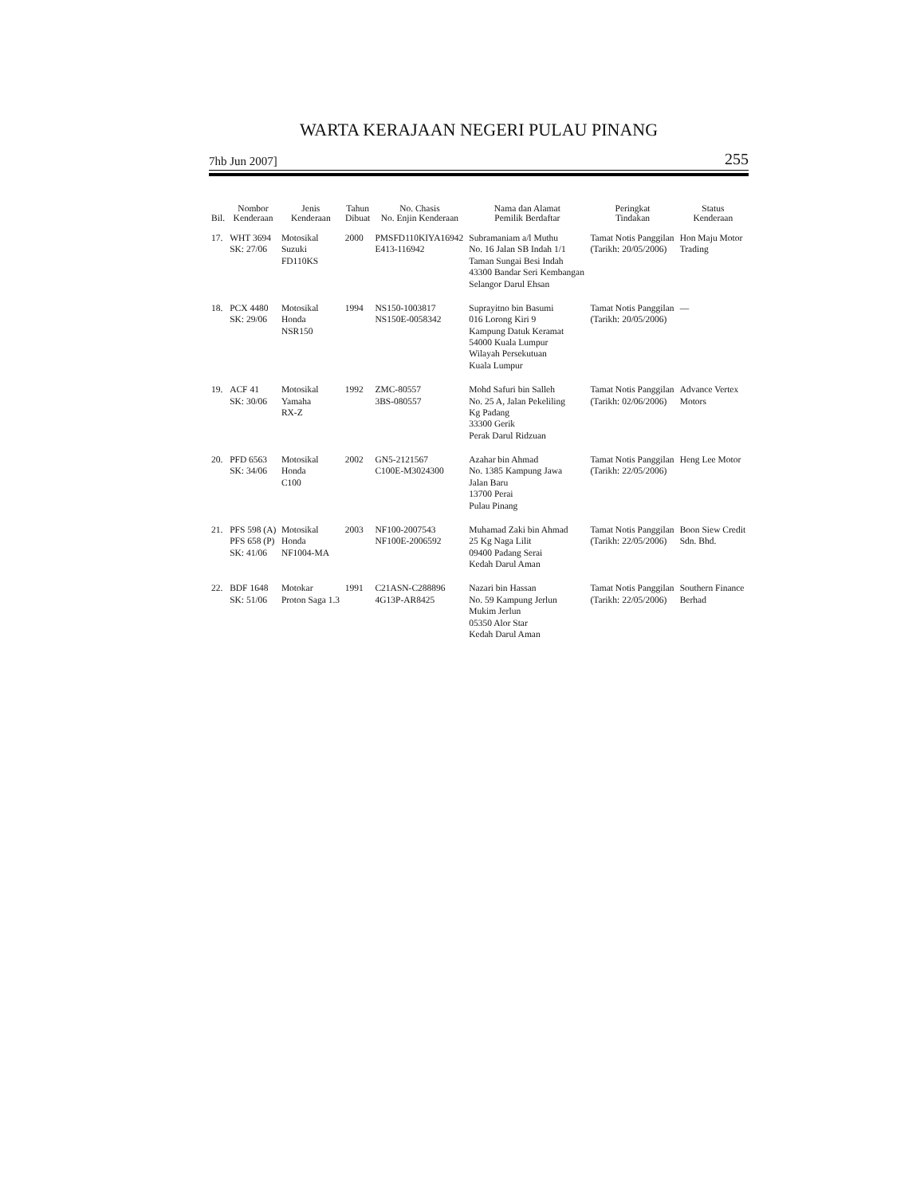WARTA KERAJAAN NEGERI PULAU PINANG
7hb Jun 2007] 255
| Bil. | Nombor Kenderaan | Jenis Kenderaan | Tahun Dibuat | No. Chasis No. Enjin Kenderaan | Nama dan Alamat Pemilik Berdaftar | Peringkat Tindakan | Status Kenderaan |
| --- | --- | --- | --- | --- | --- | --- | --- |
| 17. | WHT 3694 SK: 27/06 | Motosikal Suzuki FD110KS | 2000 | PMSFD110KIYA16942 E413-116942 | Subramaniam a/l Muthu No. 16 Jalan SB Indah 1/1 Taman Sungai Besi Indah 43300 Bandar Seri Kembangan Selangor Darul Ehsan | Tamat Notis Panggilan (Tarikh: 20/05/2006) | Hon Maju Motor Trading |
| 18. | PCX 4480 SK: 29/06 | Motosikal Honda NSR150 | 1994 | NS150-1003817 NS150E-0058342 | Suprayitno bin Basumi 016 Lorong Kiri 9 Kampung Datuk Keramat 54000 Kuala Lumpur Wilayah Persekutuan Kuala Lumpur | Tamat Notis Panggilan (Tarikh: 20/05/2006) | — |
| 19. | ACF 41 SK: 30/06 | Motosikal Yamaha RX-Z | 1992 | ZMC-80557 3BS-080557 | Mohd Safuri bin Salleh No. 25 A, Jalan Pekeliling Kg Padang 33300 Gerik Perak Darul Ridzuan | Tamat Notis Panggilan (Tarikh: 02/06/2006) | Advance Vertex Motors |
| 20. | PFD 6563 SK: 34/06 | Motosikal Honda C100 | 2002 | GN5-2121567 C100E-M3024300 | Azahar bin Ahmad No. 1385 Kampung Jawa Jalan Baru 13700 Perai Pulau Pinang | Tamat Notis Panggilan (Tarikh: 22/05/2006) | Heng Lee Motor |
| 21. | PFS 598 (A) PFS 658 (P) SK: 41/06 | Motosikal Honda NF1004-MA | 2003 | NF100-2007543 NF100E-2006592 | Muhamad Zaki bin Ahmad 25 Kg Naga Lilit 09400 Padang Serai Kedah Darul Aman | Tamat Notis Panggilan (Tarikh: 22/05/2006) | Boon Siew Credit Sdn. Bhd. |
| 22. | BDF 1648 SK: 51/06 | Motokar Proton Saga 1.3 | 1991 | C21ASN-C288896 4G13P-AR8425 | Nazari bin Hassan No. 59 Kampung Jerlun Mukim Jerlun 05350 Alor Star Kedah Darul Aman | Tamat Notis Panggilan (Tarikh: 22/05/2006) | Southern Finance Berhad |